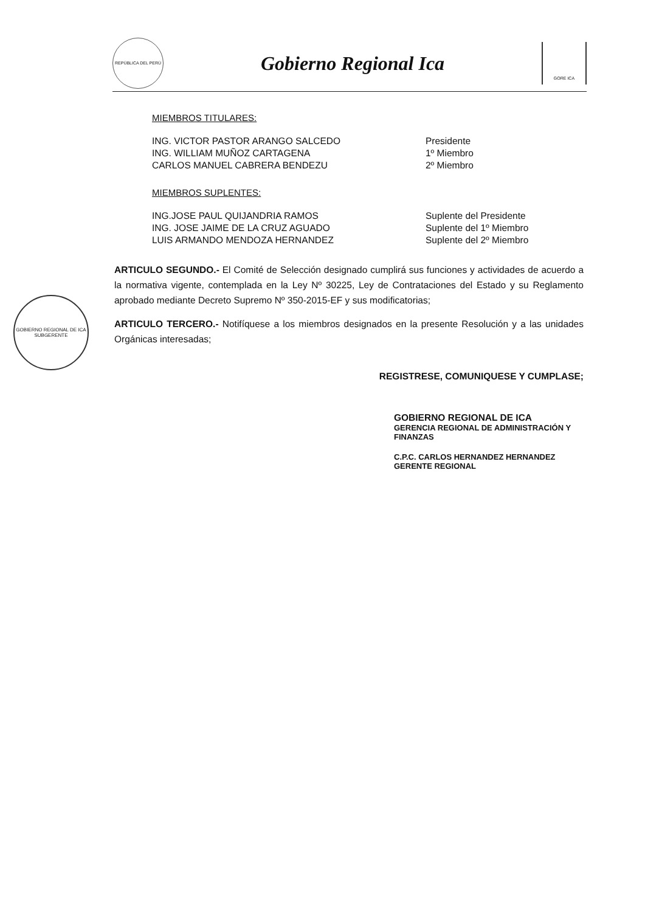REPÚBLICA DEL PERÚ
Gobierno Regional Ica
GORE ICA
GOBIERNO REGIONAL DE ICA
SUBGERENTE
MIEMBROS TITULARES:
| ING. VICTOR PASTOR ARANGO SALCEDO | Presidente |
| ING. WILLIAM MUÑOZ CARTAGENA | 1º Miembro |
| CARLOS MANUEL CABRERA BENDEZU | 2º Miembro |
MIEMBROS SUPLENTES:
| ING.JOSE PAUL QUIJANDRIA RAMOS | Suplente del Presidente |
| ING. JOSE JAIME DE LA CRUZ AGUADO | Suplente del 1º Miembro |
| LUIS ARMANDO MENDOZA HERNANDEZ | Suplente del 2º Miembro |
ARTICULO SEGUNDO.- El Comité de Selección designado cumplirá sus funciones y actividades de acuerdo a la normativa vigente, contemplada en la Ley Nº 30225, Ley de Contrataciones del Estado y su Reglamento aprobado mediante Decreto Supremo Nº 350-2015-EF y sus modificatorias;
ARTICULO TERCERO.- Notifíquese a los miembros designados en la presente Resolución y a las unidades Orgánicas interesadas;
REGISTRESE, COMUNIQUESE Y CUMPLASE;
GOBIERNO REGIONAL DE ICA
GERENCIA REGIONAL DE ADMINISTRACIÓN Y FINANZAS
C.P.C. CARLOS HERNANDEZ HERNANDEZ
GERENTE REGIONAL